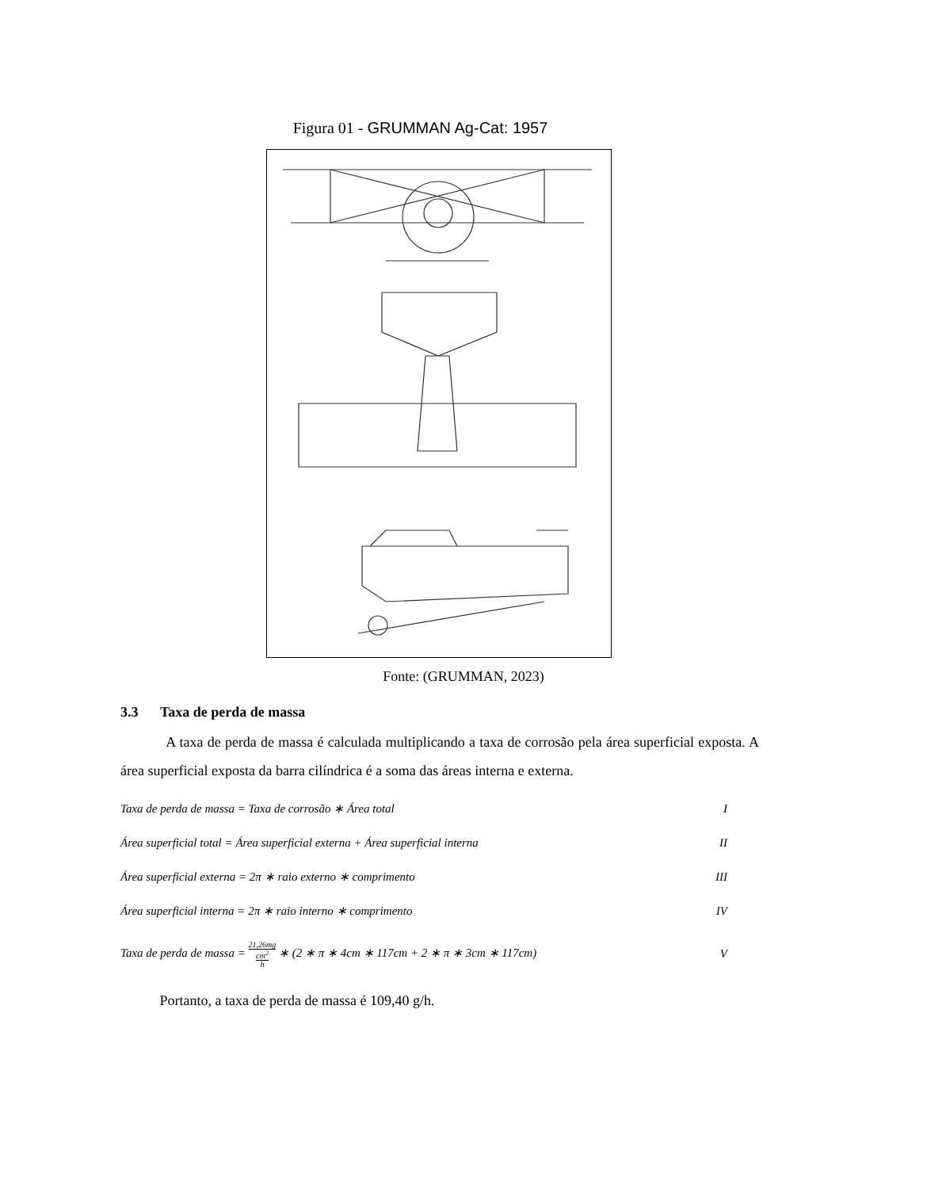Figura 01 - GRUMMAN Ag-Cat: 1957
Fonte: (GRUMMAN, 2023)
3.3 Taxa de perda de massa
A taxa de perda de massa é calculada multiplicando a taxa de corrosão pela área superficial exposta. A área superficial exposta da barra cilíndrica é a soma das áreas interna e externa.
Taxa de perda de massa = Taxa de corrosão ∗ Área total I
Área superficial total = Área superficial externa + Área superficial interna II
Área superficial externa = 2π ∗ raio externo ∗ comprimento III
Área superficial interna = 2π ∗ raio interno ∗ comprimento IV
Taxa de perda de massa = 21,26mg
cm<sup>2</sup>
h ∗ (2 ∗ π ∗ 4cm ∗ 117cm + 2 ∗ π ∗ 3cm ∗ 117cm) V
Portanto, a taxa de perda de massa é 109,40 g/h.